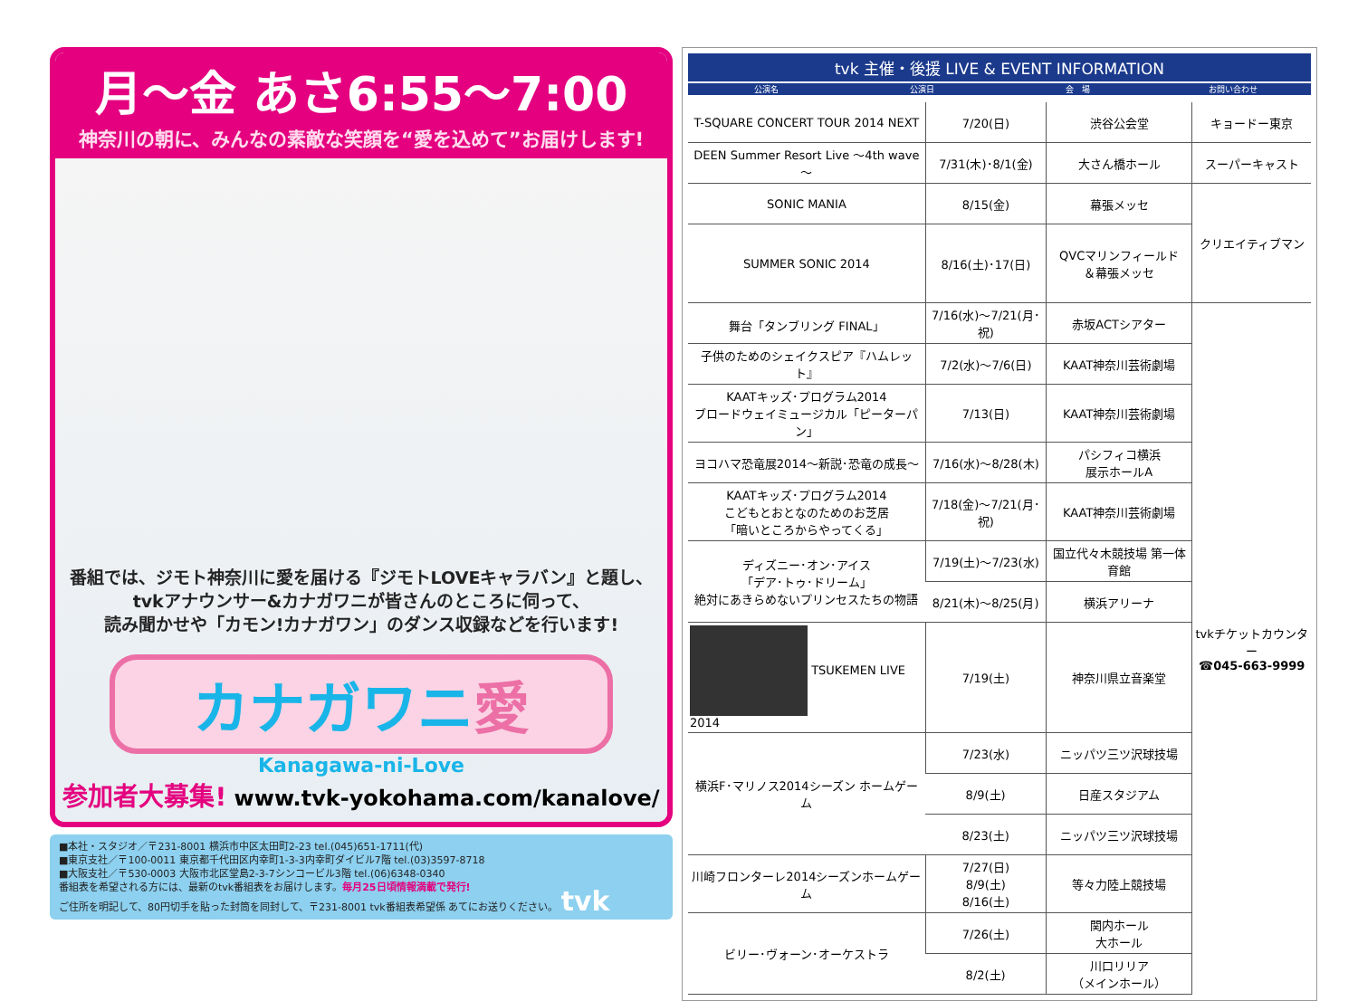月～金 あさ6:55～7:00
神奈川の朝に、みんなの素敵な笑顔を“愛を込めて”お届けします!
番組では、ジモト神奈川に愛を届ける『ジモトLOVEキャラバン』と題し、
tvkアナウンサー&カナガワニが皆さんのところに伺って、
読み聞かせや「カモン!カナガワン」のダンス収録などを行います!
カナガワニ愛
Kanagawa-ni-Love
参加者大募集! www.tvk-yokohama.com/kanalove/
■本社・スタジオ／〒231-8001 横浜市中区太田町2-23 tel.(045)651-1711(代)
■東京支社／〒100-0011 東京都千代田区内幸町1-3-3内幸町ダイビル7階 tel.(03)3597-8718
■大阪支社／〒530-0003 大阪市北区堂島2-3-7シンコービル3階 tel.(06)6348-0340
番組表を希望される方には、最新のtvk番組表をお届けします。毎月25日頃情報満載で発行!
ご住所を明記して、80円切手を貼った封筒を同封して、〒231-8001 tvk番組表希望係 あてにお送りください。 tvk
tvk 主催・後援 LIVE & EVENT INFORMATION
公演名 公演日 会　場 お問い合わせ
| T-SQUARE CONCERT TOUR 2014 NEXT | 7/20(日) | 渋谷公会堂 | キョードー東京 |
| DEEN Summer Resort Live ～4th wave～ | 7/31(木)･8/1(金) | 大さん橋ホール | スーパーキャスト |
| SONIC MANIA | 8/15(金) | 幕張メッセ | クリエイティブマン |
| SUMMER SONIC 2014 | 8/16(土)･17(日) | QVCマリンフィールド ＆幕張メッセ | |
| 舞台「タンブリング FINAL」 | 7/16(水)～7/21(月･祝) | 赤坂ACTシアター | tvkチケットカウンター ☎045-663-9999 |
| 子供のためのシェイクスピア『ハムレット』 | 7/2(水)～7/6(日) | KAAT神奈川芸術劇場 | |
| KAATキッズ･プログラム2014 ブロードウェイミュージカル「ピーターパン」 | 7/13(日) | KAAT神奈川芸術劇場 | |
| ヨコハマ恐竜展2014～新説･恐竜の成長～ | 7/16(水)～8/28(木) | パシフィコ横浜 展示ホールA | |
| KAATキッズ･プログラム2014 こどもとおとなのためのお芝居 「暗いところからやってくる」 | 7/18(金)～7/21(月･祝) | KAAT神奈川芸術劇場 | |
| ディズニー･オン･アイス 「デア･トゥ･ドリーム」 絶対にあきらめないプリンセスたちの物語 | 7/19(土)～7/23(水) | 国立代々木競技場 第一体育館 | |
| | 8/21(木)～8/25(月) | 横浜アリーナ | |
| TSUKEMEN LIVE 2014 | 7/19(土) | 神奈川県立音楽堂 | |
| 横浜F･マリノス2014シーズン ホームゲーム | 7/23(水) | ニッパツ三ツ沢球技場 | |
| | 8/9(土) | 日産スタジアム | |
| | 8/23(土) | ニッパツ三ツ沢球技場 | |
| 川崎フロンターレ2014シーズンホームゲーム | 7/27(日) 8/9(土) 8/16(土) | 等々力陸上競技場 | |
| ビリー･ヴォーン･オーケストラ | 7/26(土) | 関内ホール 大ホール | |
| | 8/2(土) | 川口リリア （メインホール） | |